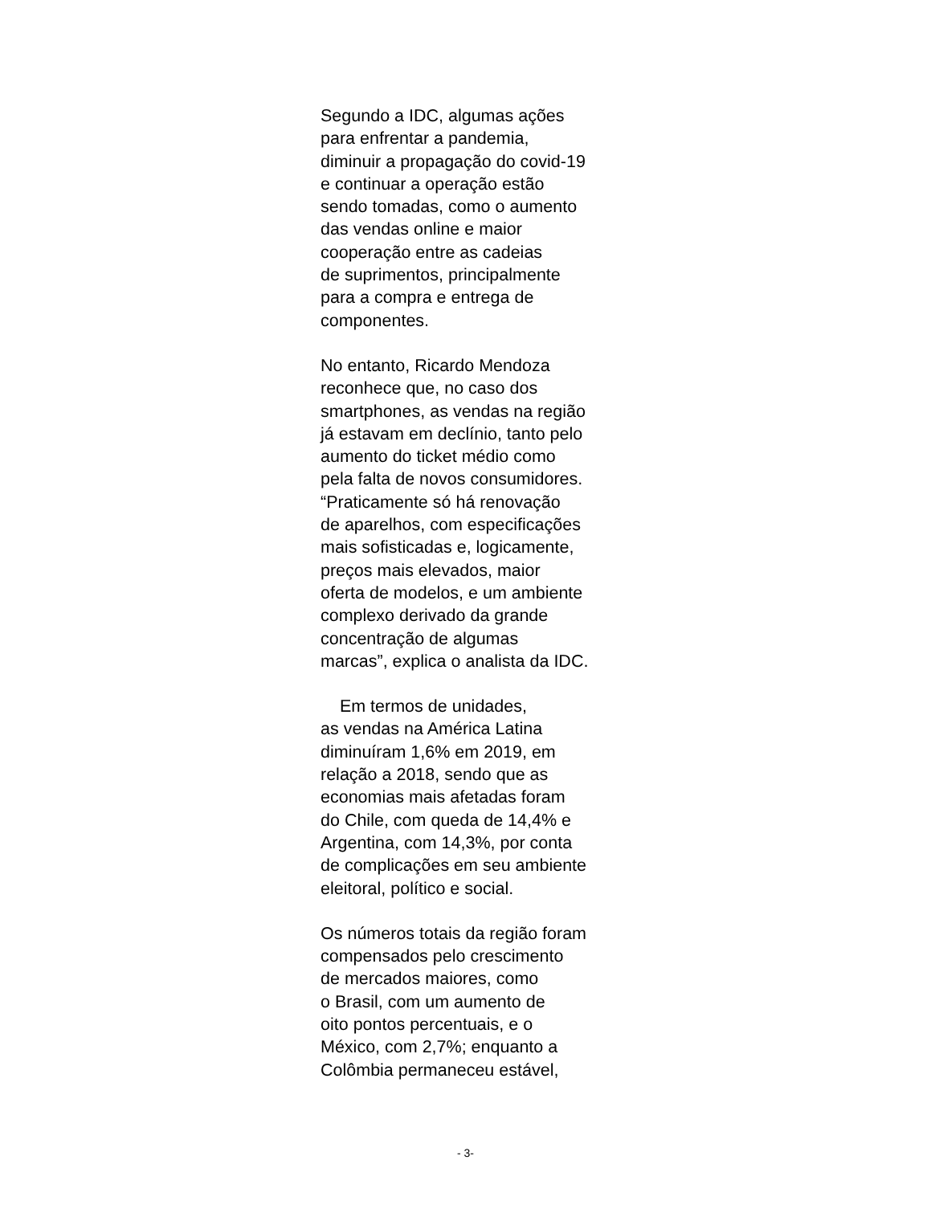Segundo a IDC, algumas ações
para enfrentar a pandemia,
diminuir a propagação do covid-19
e continuar a operação estão
sendo tomadas, como o aumento
das vendas online e maior
cooperação entre as cadeias
de suprimentos, principalmente
para a compra e entrega de
componentes.
No entanto, Ricardo Mendoza
reconhece que, no caso dos
smartphones, as vendas na região
já estavam em declínio, tanto pelo
aumento do ticket médio como
pela falta de novos consumidores.
“Praticamente só há renovação
de aparelhos, com especificações
mais sofisticadas e, logicamente,
preços mais elevados, maior
oferta de modelos, e um ambiente
complexo derivado da grande
concentração de algumas
marcas”, explica o analista da IDC.
Em termos de unidades,
as vendas na América Latina
diminuíram 1,6% em 2019, em
relação a 2018, sendo que as
economias mais afetadas foram
do Chile, com queda de 14,4% e
Argentina, com 14,3%, por conta
de complicações em seu ambiente
eleitoral, político e social.
Os números totais da região foram
compensados pelo crescimento
de mercados maiores, como
o Brasil, com um aumento de
oito pontos percentuais, e o
México, com 2,7%; enquanto a
Colômbia permaneceu estável,
- 3-